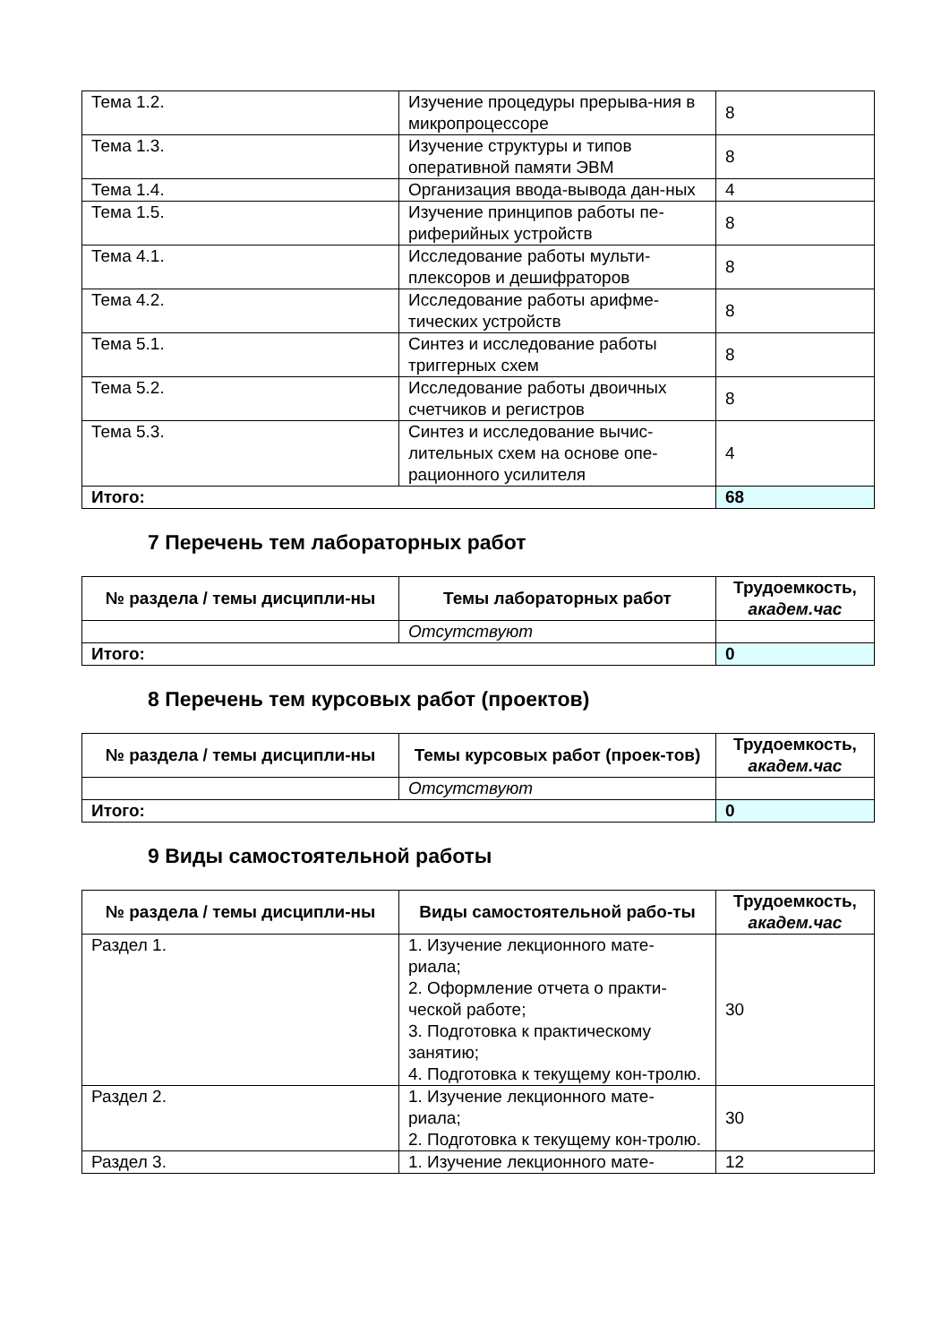| Тема 1.2. | Изучение процедуры прерыва-ния в микропроцессоре | 8 |
| Тема 1.3. | Изучение структуры и типов оперативной памяти ЭВМ | 8 |
| Тема 1.4. | Организация ввода-вывода дан-ных | 4 |
| Тема 1.5. | Изучение принципов работы пе-риферийных устройств | 8 |
| Тема 4.1. | Исследование работы мульти-плексоров и дешифраторов | 8 |
| Тема 4.2. | Исследование работы арифме-тических устройств | 8 |
| Тема 5.1. | Синтез и исследование работы триггерных схем | 8 |
| Тема 5.2. | Исследование работы двоичных счетчиков и регистров | 8 |
| Тема 5.3. | Синтез и исследование вычис-лительных схем на основе опе-рационного усилителя | 4 |
| Итого: | | 68 |
7 Перечень тем лабораторных работ
| № раздела / темы дисципли-ны | Темы лабораторных работ | Трудоемкость, академ.час |
| --- | --- | --- |
| | Отсутствуют | |
| Итого: | | 0 |
8 Перечень тем курсовых работ (проектов)
| № раздела / темы дисципли-ны | Темы курсовых работ (проек-тов) | Трудоемкость, академ.час |
| --- | --- | --- |
| | Отсутствуют | |
| Итого: | | 0 |
9 Виды самостоятельной работы
| № раздела / темы дисципли-ны | Виды самостоятельной рабо-ты | Трудоемкость, академ.час |
| --- | --- | --- |
| Раздел 1. | 1. Изучение лекционного мате-риала; 2. Оформление отчета о практи-ческой работе; 3. Подготовка к практическому занятию; 4. Подготовка к текущему кон-тролю. | 30 |
| Раздел 2. | 1. Изучение лекционного мате-риала; 2. Подготовка к текущему кон-тролю. | 30 |
| Раздел 3. | 1. Изучение лекционного мате- | 12 |